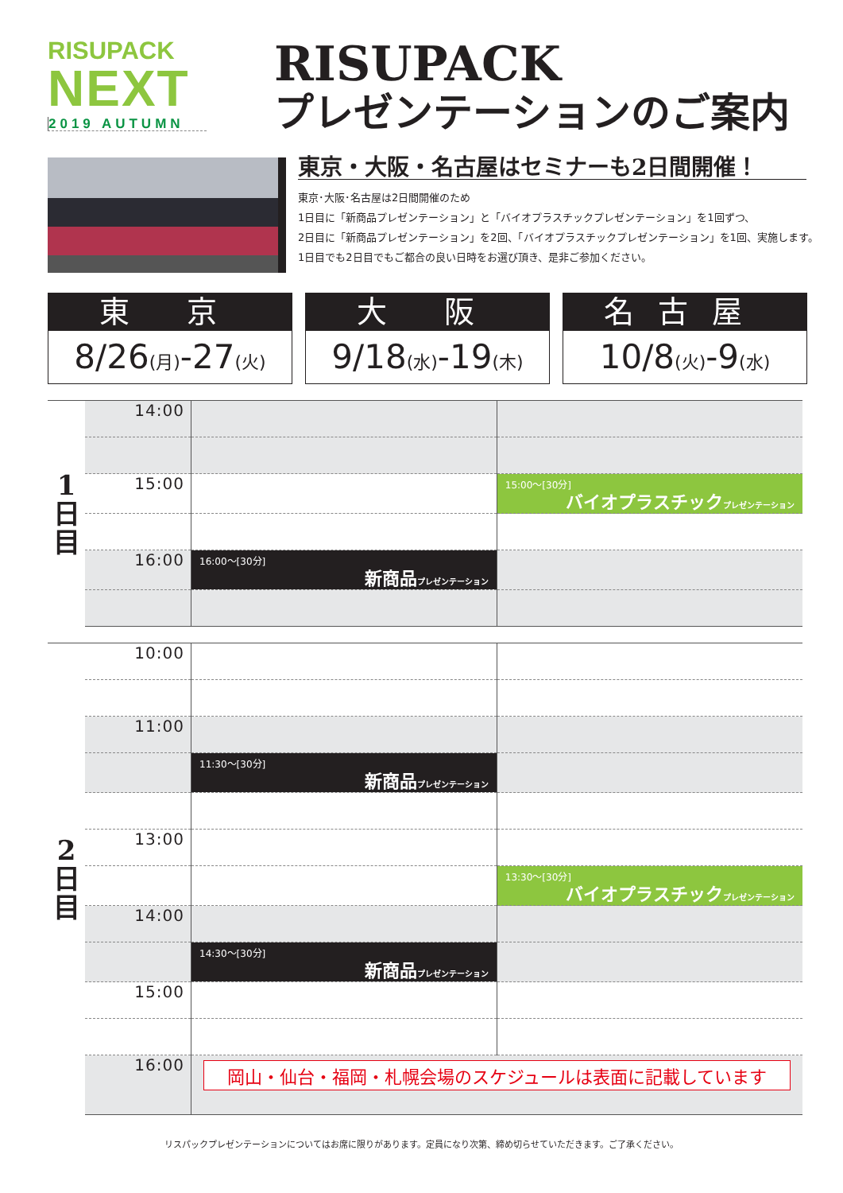RISUPACK
NEXT
2019 AUTUMN
RISUPACK
プレゼンテーションのご案内
東京・大阪・名古屋はセミナーも2日間開催！
東京･大阪･名古屋は2日間開催のため
1日目に「新商品プレゼンテーション」と「バイオプラスチックプレゼンテーション」を1回ずつ、
2日目に「新商品プレゼンテーション」を2回、「バイオプラスチックプレゼンテーション」を1回、実施します。
1日目でも2日目でもご都合の良い日時をお選び頂き、是非ご参加ください。
東 京
8/26(月)-27(火)
大 阪
9/18(水)-19(木)
名古屋
10/8(火)-9(水)
| 1 日 目 | 14:00 | | |
| | 15:00 | | 15:00～[30分] バイオプラスチック プレゼンテーション |
| | 16:00 | 16:00～[30分] 新商品 プレゼンテーション | |
| 2 日 目 | 10:00 | | |
| | 11:00 | | |
| | | 11:30～[30分] 新商品 プレゼンテーション | |
| | 13:00 | | |
| | | | 13:30～[30分] バイオプラスチック プレゼンテーション |
| | 14:00 | | |
| | | 14:30～[30分] 新商品 プレゼンテーション | |
| | 15:00 | | |
| | 16:00 | 岡山・仙台・福岡・札幌会場のスケジュールは表面に記載しています | |
リスパックプレゼンテーションについてはお席に限りがあります。定員になり次第、締め切らせていただきます。ご了承ください。